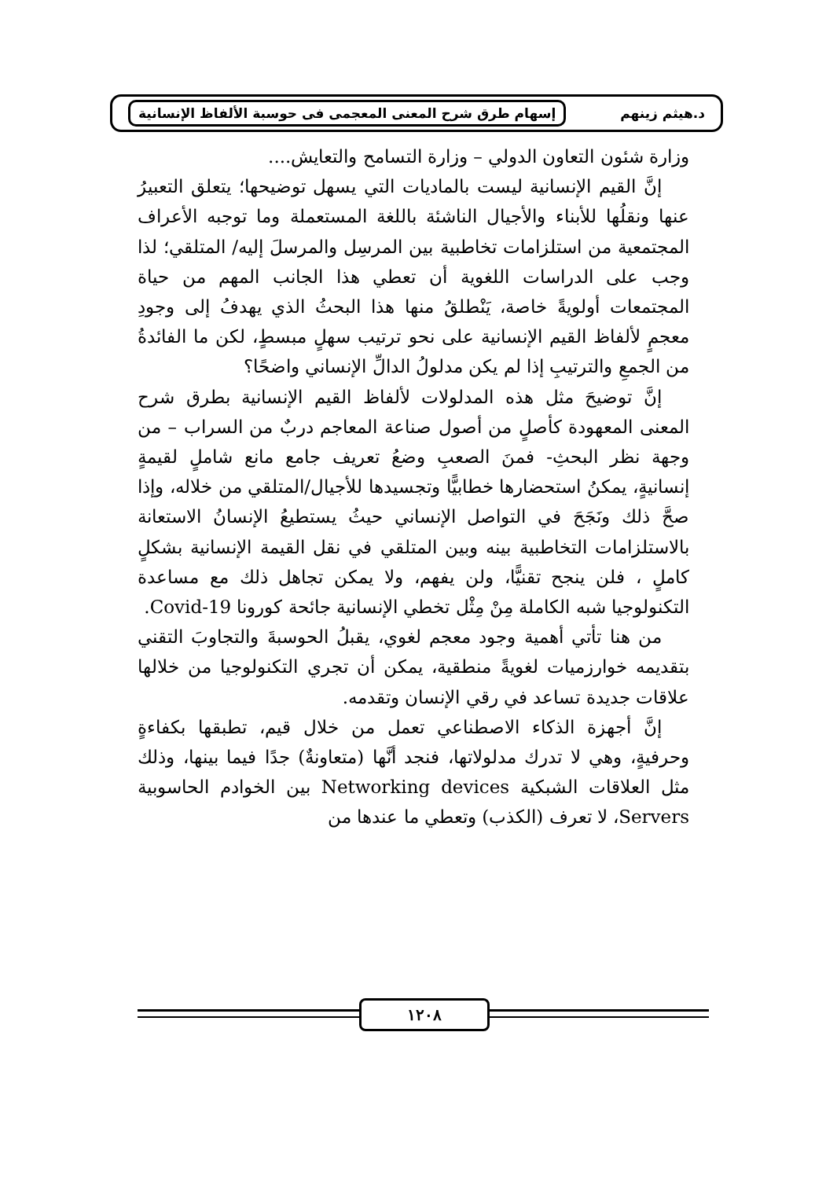د.هيثم زينهم إسهام طرق شرح المعنى المعجمى فى حوسبة الألفاظ الإنسانية
وزارة شئون التعاون الدولي – وزارة التسامح والتعايش....
إنَّ القيم الإنسانية ليست بالماديات التي يسهل توضيحها؛ يتعلق التعبيرُ عنها ونقلُها للأبناء والأجيال الناشئة باللغة المستعملة وما توجبه الأعراف المجتمعية من استلزامات تخاطبية بين المرسِل والمرسلَ إليه/ المتلقي؛ لذا وجب على الدراسات اللغوية أن تعطي هذا الجانب المهم من حياة المجتمعات أولويةً خاصة، يَنْطلقُ منها هذا البحثُ الذي يهدفُ إلى وجودِ معجمٍ لألفاظ القيم الإنسانية على نحو ترتيب سهلٍ مبسطٍ، لكن ما الفائدةُ من الجمعِ والترتيبِ إذا لم يكن مدلولُ الدالِّ الإنساني واضحًا؟
إنَّ توضيحَ مثل هذه المدلولات لألفاظ القيم الإنسانية بطرق شرح المعنى المعهودة كأصلٍ من أصول صناعة المعاجم دربٌ من السراب – من وجهة نظر البحثِ- فمنَ الصعبِ وضعُ تعريف جامع مانع شاملٍ لقيمةٍ إنسانيةٍ، يمكنُ استحضارها خطابيًّا وتجسيدها للأجيال/المتلقي من خلاله، وإذا صحَّ ذلك ونَجَحَ في التواصل الإنساني حيثُ يستطيعُ الإنسانُ الاستعانة بالاستلزامات التخاطبية بينه وبين المتلقي في نقل القيمة الإنسانية بشكلٍ كاملٍ ، فلن ينجح تقنيًّا، ولن يفهم، ولا يمكن تجاهل ذلك مع مساعدة التكنولوجيا شبه الكاملة مِنْ مِثْل تخطي الإنسانية جائحة كورونا Covid-19.
من هنا تأتي أهمية وجود معجم لغوي، يقبلُ الحوسبةَ والتجاوبَ التقني بتقديمه خوارزميات لغويةً منطقية، يمكن أن تجري التكنولوجيا من خلالها علاقات جديدة تساعد في رقي الإنسان وتقدمه.
إنَّ أجهزة الذكاء الاصطناعي تعمل من خلال قيم، تطبقها بكفاءةٍ وحرفيةٍ، وهي لا تدرك مدلولاتها، فنجد أنَّها (متعاونةٌ) جدًا فيما بينها، وذلك مثل العلاقات الشبكية Networking devices بين الخوادم الحاسوبية Servers، لا تعرف (الكذب) وتعطي ما عندها من
١٢٠٨